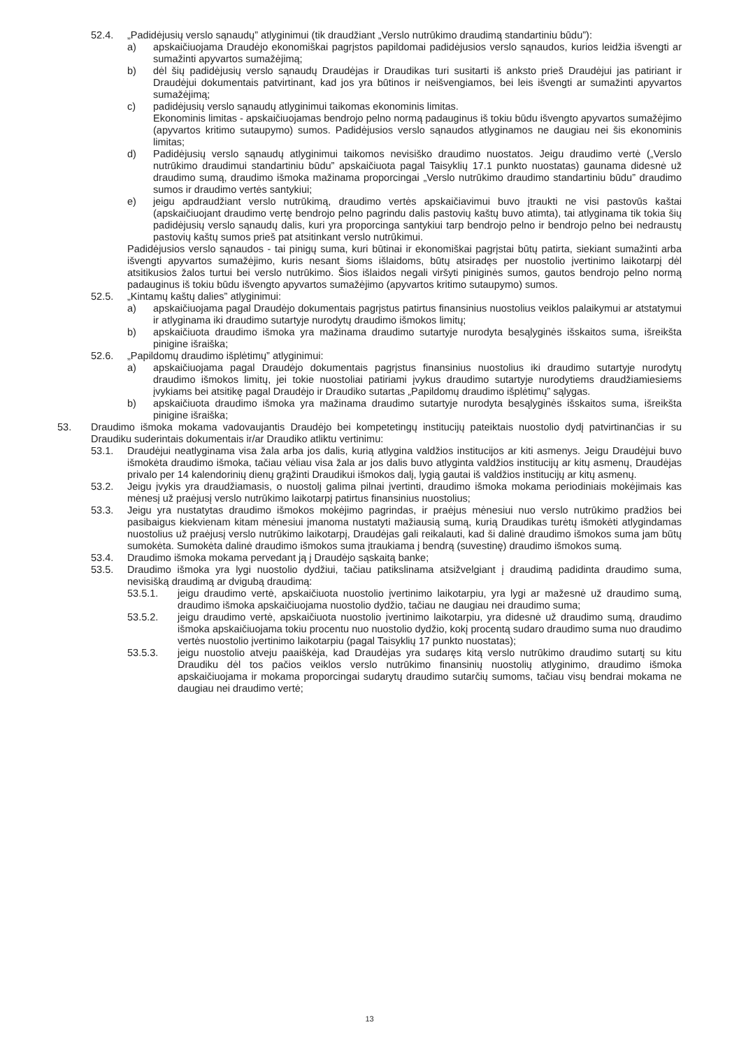52.4. „Padidėjusių verslo sąnaudų” atlyginimui (tik draudžiant „Verslo nutrūkimo draudimą standartiniu būdu”):
a) apskaičiuojama Draudėjo ekonomiškai pagrįstos papildomai padidėjusios verslo sąnaudos, kurios leidžia išvengti ar sumažinti apyvartos sumažėjimą;
b) dėl šių padidėjusių verslo sąnaudų Draudėjas ir Draudikas turi susitarti iš anksto prieš Draudėjui jas patiriant ir Draudėjui dokumentais patvirtinant, kad jos yra būtinos ir neišvengiamos, bei leis išvengti ar sumažinti apyvartos sumažėjimą;
c) padidėjusių verslo sąnaudų atlyginimui taikomas ekonominis limitas.
Ekonominis limitas - apskaičiuojamas bendrojo pelno normą padauginus iš tokiu būdu išvengto apyvartos sumažėjimo (apyvartos kritimo sutaupymo) sumos. Padidėjusios verslo sąnaudos atlyginamos ne daugiau nei šis ekonominis limitas;
d) Padidėjusių verslo sąnaudų atlyginimui taikomos nevisiško draudimo nuostatos. Jeigu draudimo vertė („Verslo nutrūkimo draudimui standartiniu būdu” apskaičiuota pagal Taisyklių 17.1 punkto nuostatas) gaunama didesnė už draudimo sumą, draudimo išmoka mažinama proporcingai „Verslo nutrūkimo draudimo standartiniu būdu” draudimo sumos ir draudimo vertės santykiui;
e) jeigu apdraudžiant verslo nutrūkimą, draudimo vertės apskaičiavimui buvo įtraukti ne visi pastovūs kaštai (apskaičiuojant draudimo vertę bendrojo pelno pagrindu dalis pastovių kaštų buvo atimta), tai atlyginama tik tokia šių padidėjusių verslo sąnaudų dalis, kuri yra proporcinga santykiui tarp bendrojo pelno ir bendrojo pelno bei nedraustų pastovių kaštų sumos prieš pat atsitinkant verslo nutrūkimui.
Padidėjusios verslo sąnaudos - tai pinigų suma, kuri būtinai ir ekonomiškai pagrįstai būtų patirta, siekiant sumažinti arba išvengti apyvartos sumažėjimo, kuris nesant šioms išlaidoms, būtų atsiradęs per nuostolio įvertinimo laikotarpį dėl atsitikusios žalos turtui bei verslo nutrūkimo. Šios išlaidos negali viršyti piniginės sumos, gautos bendrojo pelno normą padauginus iš tokiu būdu išvengto apyvartos sumažėjimo (apyvartos kritimo sutaupymo) sumos.
52.5. „Kintamų kaštų dalies” atlyginimui:
a) apskaičiuojama pagal Draudėjo dokumentais pagrįstus patirtus finansinius nuostolius veiklos palaikymui ar atstatymui ir atlyginama iki draudimo sutartyje nurodytų draudimo išmokos limitų;
b) apskaičiuota draudimo išmoka yra mažinama draudimo sutartyje nurodyta besąlyginės išskaitos suma, išreikšta pinigine išraiška;
52.6. „Papildomų draudimo išplėtimų” atlyginimui:
a) apskaičiuojama pagal Draudėjo dokumentais pagrįstus finansinius nuostolius iki draudimo sutartyje nurodytų draudimo išmokos limitų, jei tokie nuostoliai patiriami įvykus draudimo sutartyje nurodytiems draudžiamiesiems įvykiams bei atsitikę pagal Draudėjo ir Draudiko sutartas „Papildomų draudimo išplėtimų” sąlygas.
b) apskaičiuota draudimo išmoka yra mažinama draudimo sutartyje nurodyta besąlyginės išskaitos suma, išreikšta pinigine išraiška;
53. Draudimo išmoka mokama vadovaujantis Draudėjo bei kompetetingų institucijų pateiktais nuostolio dydį patvirtinančias ir su Draudiku suderintais dokumentais ir/ar Draudiko atliktu vertinimu:
53.1. Draudėjui neatlyginama visa žala arba jos dalis, kurią atlygina valdžios institucijos ar kiti asmenys. Jeigu Draudėjui buvo išmokėta draudimo išmoka, tačiau vėliau visa žala ar jos dalis buvo atlyginta valdžios institucijų ar kitų asmenų, Draudėjas privalo per 14 kalendorinių dienų grąžinti Draudikui išmokos dalį, lygią gautai iš valdžios institucijų ar kitų asmenų.
53.2. Jeigu įvykis yra draudžiamasis, o nuostolį galima pilnai įvertinti, draudimo išmoka mokama periodiniais mokėjimais kas mėnesį už praėjusį verslo nutrūkimo laikotarpį patirtus finansinius nuostolius;
53.3. Jeigu yra nustatytas draudimo išmokos mokėjimo pagrindas, ir praėjus mėnesiui nuo verslo nutrūkimo pradžios bei pasibaigus kiekvienam kitam mėnesiui įmanoma nustatyti mažiausią sumą, kurią Draudikas turėtų išmokėti atlygindamas nuostolius už praėjusį verslo nutrūkimo laikotarpį, Draudėjas gali reikalauti, kad ši dalinė draudimo išmokos suma jam būtų sumokėta. Sumokėta dalinė draudimo išmokos suma įtraukiama į bendrą (suvestinę) draudimo išmokos sumą.
53.4. Draudimo išmoka mokama pervedant ją į Draudėjo sąskaitą banke;
53.5. Draudimo išmoka yra lygi nuostolio dydžiui, tačiau patikslinama atsižvelgiant į draudimą padidinta draudimo suma, nevisišką draudimą ar dvigubą draudimą:
53.5.1. jeigu draudimo vertė, apskaičiuota nuostolio įvertinimo laikotarpiu, yra lygi ar mažesnė už draudimo sumą, draudimo išmoka apskaičiuojama nuostolio dydžio, tačiau ne daugiau nei draudimo suma;
53.5.2. jeigu draudimo vertė, apskaičiuota nuostolio įvertinimo laikotarpiu, yra didesnė už draudimo sumą, draudimo išmoka apskaičiuojama tokiu procentu nuo nuostolio dydžio, kokį procentą sudaro draudimo suma nuo draudimo vertės nuostolio įvertinimo laikotarpiu (pagal Taisyklių 17 punkto nuostatas);
53.5.3. jeigu nuostolio atveju paaiškėja, kad Draudėjas yra sudaręs kitą verslo nutrūkimo draudimo sutartį su kitu Draudiku dėl tos pačios veiklos verslo nutrūkimo finansinių nuostolių atlyginimo, draudimo išmoka apskaičiuojama ir mokama proporcingai sudarytų draudimo sutarčių sumoms, tačiau visų bendrai mokama ne daugiau nei draudimo vertė;
13